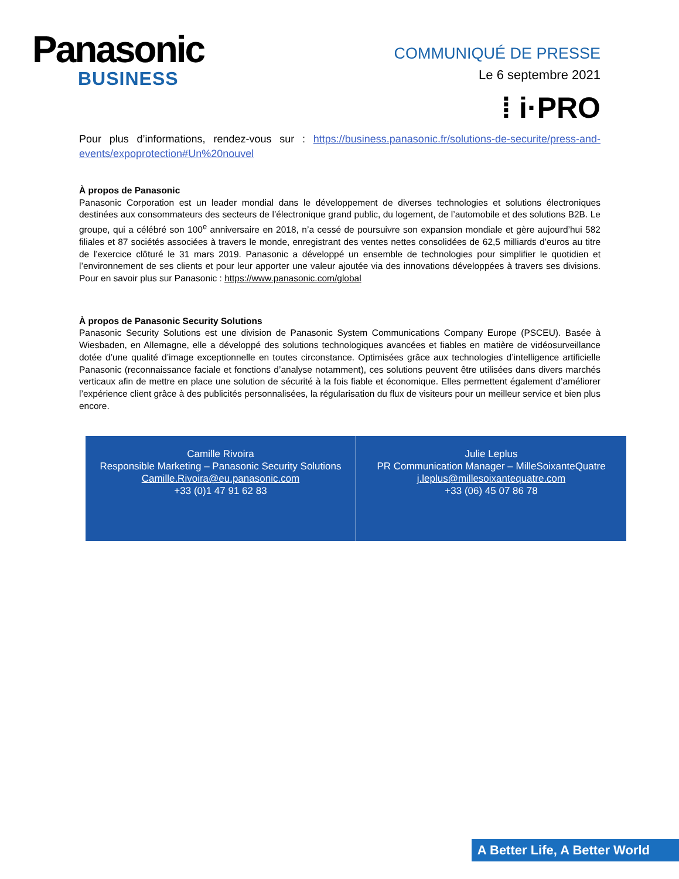Panasonic
BUSINESS
COMMUNIQUÉ DE PRESSE
Le 6 septembre 2021
⁞ i·PRO
Pour plus d’informations, rendez-vous sur : https://business.panasonic.fr/solutions-de-securite/press-and-events/expoprotection#Un%20nouvel
À propos de Panasonic
Panasonic Corporation est un leader mondial dans le développement de diverses technologies et solutions électroniques destinées aux consommateurs des secteurs de l’électronique grand public, du logement, de l’automobile et des solutions B2B. Le groupe, qui a célébré son 100<sup>e</sup> anniversaire en 2018, n’a cessé de poursuivre son expansion mondiale et gère aujourd’hui 582 filiales et 87 sociétés associées à travers le monde, enregistrant des ventes nettes consolidées de 62,5 milliards d’euros au titre de l’exercice clôturé le 31 mars 2019. Panasonic a développé un ensemble de technologies pour simplifier le quotidien et l’environnement de ses clients et pour leur apporter une valeur ajoutée via des innovations développées à travers ses divisions. Pour en savoir plus sur Panasonic : https://www.panasonic.com/global
À propos de Panasonic Security Solutions
Panasonic Security Solutions est une division de Panasonic System Communications Company Europe (PSCEU). Basée à Wiesbaden, en Allemagne, elle a développé des solutions technologiques avancées et fiables en matière de vidéosurveillance dotée d’une qualité d’image exceptionnelle en toutes circonstance. Optimisées grâce aux technologies d’intelligence artificielle Panasonic (reconnaissance faciale et fonctions d’analyse notamment), ces solutions peuvent être utilisées dans divers marchés verticaux afin de mettre en place une solution de sécurité à la fois fiable et économique. Elles permettent également d’améliorer l’expérience client grâce à des publicités personnalisées, la régularisation du flux de visiteurs pour un meilleur service et bien plus encore.
| Camille Rivoira Responsible Marketing – Panasonic Security Solutions Camille.Rivoira@eu.panasonic.com +33 (0)1 47 91 62 83 | Julie Leplus PR Communication Manager – MilleSoixanteQuatre j.leplus@millesoixantequatre.com +33 (06) 45 07 86 78 |
A Better Life, A Better World